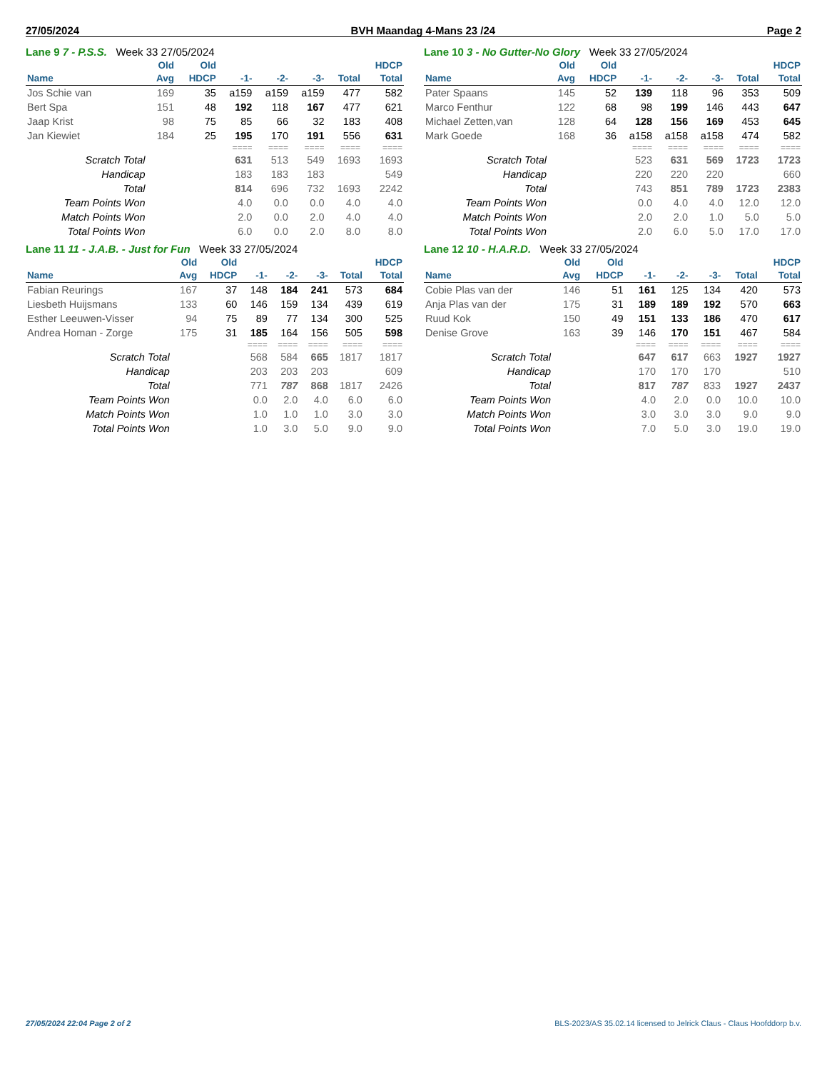27/05/2024 BVH Maandag 4-Mans 23 /24 Page 2
Lane 9 7 - P.S.S. Week 33 27/05/2024
| | Old | Old | | | | | HDCP |
| --- | --- | --- | --- | --- | --- | --- | --- |
| Name | Avg | HDCP | -1- | -2- | -3- | Total | Total |
| Jos Schie van | 169 | 35 | a159 | a159 | a159 | 477 | 582 |
| Bert Spa | 151 | 48 | 192 | 118 | 167 | 477 | 621 |
| Jaap Krist | 98 | 75 | 85 | 66 | 32 | 183 | 408 |
| Jan Kiewiet | 184 | 25 | 195 | 170 | 191 | 556 | 631 |
| | | | ==== | ==== | ==== | ==== | ==== |
| Scratch Total | | | 631 | 513 | 549 | 1693 | 1693 |
| Handicap | | | 183 | 183 | 183 | | 549 |
| Total | | | 814 | 696 | 732 | 1693 | 2242 |
| Team Points Won | | | 4.0 | 0.0 | 0.0 | 4.0 | 4.0 |
| Match Points Won | | | 2.0 | 0.0 | 2.0 | 4.0 | 4.0 |
| Total Points Won | | | 6.0 | 0.0 | 2.0 | 8.0 | 8.0 |
Lane 10 3 - No Gutter-No Glory Week 33 27/05/2024
| | Old | Old | | | | | HDCP |
| --- | --- | --- | --- | --- | --- | --- | --- |
| Name | Avg | HDCP | -1- | -2- | -3- | Total | Total |
| Pater Spaans | 145 | 52 | 139 | 118 | 96 | 353 | 509 |
| Marco Fenthur | 122 | 68 | 98 | 199 | 146 | 443 | 647 |
| Michael Zetten,van | 128 | 64 | 128 | 156 | 169 | 453 | 645 |
| Mark Goede | 168 | 36 | a158 | a158 | a158 | 474 | 582 |
| | | | ==== | ==== | ==== | ==== | ==== |
| Scratch Total | | | 523 | 631 | 569 | 1723 | 1723 |
| Handicap | | | 220 | 220 | 220 | | 660 |
| Total | | | 743 | 851 | 789 | 1723 | 2383 |
| Team Points Won | | | 0.0 | 4.0 | 4.0 | 12.0 | 12.0 |
| Match Points Won | | | 2.0 | 2.0 | 1.0 | 5.0 | 5.0 |
| Total Points Won | | | 2.0 | 6.0 | 5.0 | 17.0 | 17.0 |
Lane 11 11 - J.A.B. - Just for Fun Week 33 27/05/2024
| | Old | Old | | | | | HDCP |
| --- | --- | --- | --- | --- | --- | --- | --- |
| Name | Avg | HDCP | -1- | -2- | -3- | Total | Total |
| Fabian Reurings | 167 | 37 | 148 | 184 | 241 | 573 | 684 |
| Liesbeth Huijsmans | 133 | 60 | 146 | 159 | 134 | 439 | 619 |
| Esther Leeuwen-Visser | 94 | 75 | 89 | 77 | 134 | 300 | 525 |
| Andrea Homan - Zorge | 175 | 31 | 185 | 164 | 156 | 505 | 598 |
| | | | ==== | ==== | ==== | ==== | ==== |
| Scratch Total | | | 568 | 584 | 665 | 1817 | 1817 |
| Handicap | | | 203 | 203 | 203 | | 609 |
| Total | | | 771 | 787 | 868 | 1817 | 2426 |
| Team Points Won | | | 0.0 | 2.0 | 4.0 | 6.0 | 6.0 |
| Match Points Won | | | 1.0 | 1.0 | 1.0 | 3.0 | 3.0 |
| Total Points Won | | | 1.0 | 3.0 | 5.0 | 9.0 | 9.0 |
Lane 12 10 - H.A.R.D. Week 33 27/05/2024
| | Old | Old | | | | | HDCP |
| --- | --- | --- | --- | --- | --- | --- | --- |
| Name | Avg | HDCP | -1- | -2- | -3- | Total | Total |
| Cobie Plas van der | 146 | 51 | 161 | 125 | 134 | 420 | 573 |
| Anja Plas van der | 175 | 31 | 189 | 189 | 192 | 570 | 663 |
| Ruud Kok | 150 | 49 | 151 | 133 | 186 | 470 | 617 |
| Denise Grove | 163 | 39 | 146 | 170 | 151 | 467 | 584 |
| | | | ==== | ==== | ==== | ==== | ==== |
| Scratch Total | | | 647 | 617 | 663 | 1927 | 1927 |
| Handicap | | | 170 | 170 | 170 | | 510 |
| Total | | | 817 | 787 | 833 | 1927 | 2437 |
| Team Points Won | | | 4.0 | 2.0 | 0.0 | 10.0 | 10.0 |
| Match Points Won | | | 3.0 | 3.0 | 3.0 | 9.0 | 9.0 |
| Total Points Won | | | 7.0 | 5.0 | 3.0 | 19.0 | 19.0 |
27/05/2024 22:04 Page 2 of 2 BLS-2023/AS 35.02.14 licensed to Jelrick Claus - Claus Hoofddorp b.v.